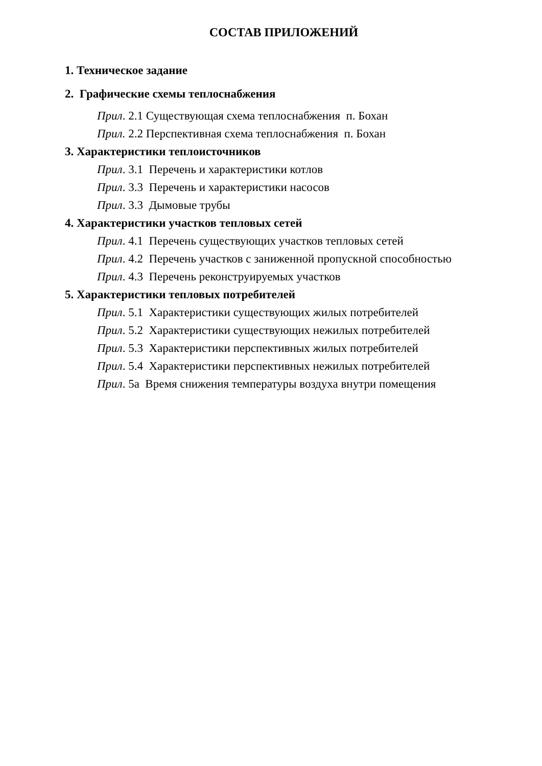СОСТАВ ПРИЛОЖЕНИЙ
1. Техническое задание
2. Графические схемы теплоснабжения
Прил. 2.1 Существующая схема теплоснабжения п. Бохан
Прил. 2.2 Перспективная схема теплоснабжения п. Бохан
3. Характеристики теплоисточников
Прил. 3.1 Перечень и характеристики котлов
Прил. 3.3 Перечень и характеристики насосов
Прил. 3.3 Дымовые трубы
4. Характеристики участков тепловых сетей
Прил. 4.1 Перечень существующих участков тепловых сетей
Прил. 4.2 Перечень участков с заниженной пропускной способностью
Прил. 4.3 Перечень реконструируемых участков
5. Характеристики тепловых потребителей
Прил. 5.1 Характеристики существующих жилых потребителей
Прил. 5.2 Характеристики существующих нежилых потребителей
Прил. 5.3 Характеристики перспективных жилых потребителей
Прил. 5.4 Характеристики перспективных нежилых потребителей
Прил. 5а Время снижения температуры воздуха внутри помещения